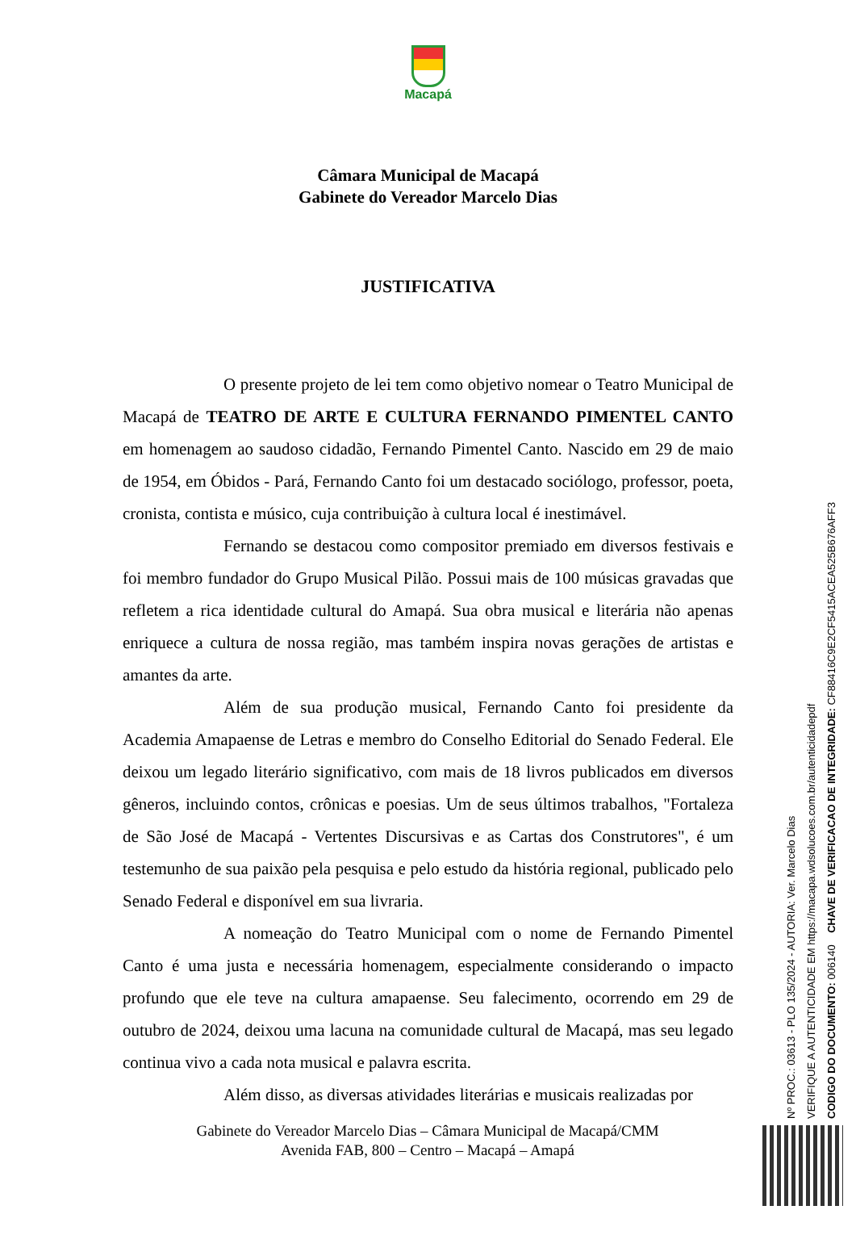Macapá
Câmara Municipal de Macapá
Gabinete do Vereador Marcelo Dias
JUSTIFICATIVA
O presente projeto de lei tem como objetivo nomear o Teatro Municipal de Macapá de TEATRO DE ARTE E CULTURA FERNANDO PIMENTEL CANTO em homenagem ao saudoso cidadão, Fernando Pimentel Canto. Nascido em 29 de maio de 1954, em Óbidos - Pará, Fernando Canto foi um destacado sociólogo, professor, poeta, cronista, contista e músico, cuja contribuição à cultura local é inestimável.
Fernando se destacou como compositor premiado em diversos festivais e foi membro fundador do Grupo Musical Pilão. Possui mais de 100 músicas gravadas que refletem a rica identidade cultural do Amapá. Sua obra musical e literária não apenas enriquece a cultura de nossa região, mas também inspira novas gerações de artistas e amantes da arte.
Além de sua produção musical, Fernando Canto foi presidente da Academia Amapaense de Letras e membro do Conselho Editorial do Senado Federal. Ele deixou um legado literário significativo, com mais de 18 livros publicados em diversos gêneros, incluindo contos, crônicas e poesias. Um de seus últimos trabalhos, "Fortaleza de São José de Macapá - Vertentes Discursivas e as Cartas dos Construtores", é um testemunho de sua paixão pela pesquisa e pelo estudo da história regional, publicado pelo Senado Federal e disponível em sua livraria.
A nomeação do Teatro Municipal com o nome de Fernando Pimentel Canto é uma justa e necessária homenagem, especialmente considerando o impacto profundo que ele teve na cultura amapaense. Seu falecimento, ocorrendo em 29 de outubro de 2024, deixou uma lacuna na comunidade cultural de Macapá, mas seu legado continua vivo a cada nota musical e palavra escrita.
Além disso, as diversas atividades literárias e musicais realizadas por
Gabinete do Vereador Marcelo Dias – Câmara Municipal de Macapá/CMM
Avenida FAB, 800 – Centro – Macapá – Amapá
Nº PROC.: 03613 - PLO 135/2024 - AUTORIA: Ver. Marcelo Dias
VERIFIQUE A AUTENTICIDADE EM https://macapa.wdsolucoes.com.br/autenticidadepdf
CODIGO DO DOCUMENTO: 006140 CHAVE DE VERIFICACAO DE INTEGRIDADE: CF88416C9E2CF5415ACEA525B676AFF3